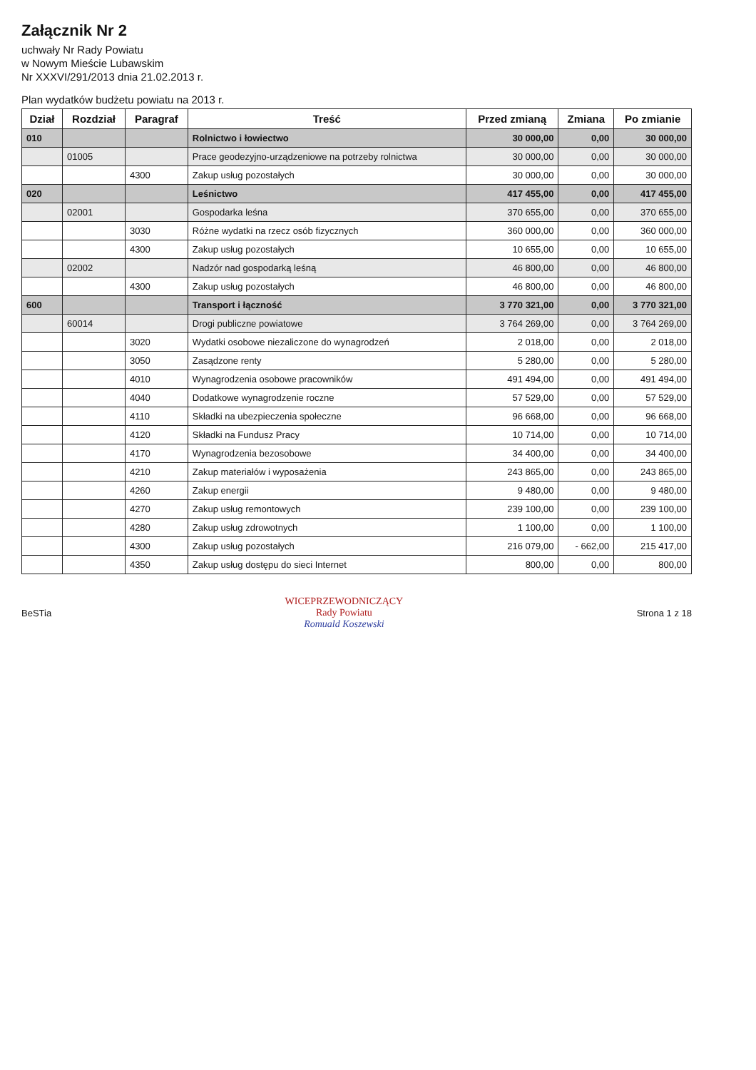Załącznik Nr 2
uchwały Nr Rady Powiatu
w Nowym Mieście Lubawskim
Nr XXXVI/291/2013 dnia 21.02.2013 r.
Plan wydatków budżetu powiatu na 2013 r.
| Dział | Rozdział | Paragraf | Treść | Przed zmianą | Zmiana | Po zmianie |
| --- | --- | --- | --- | --- | --- | --- |
| 010 | | | Rolnictwo i łowiectwo | 30 000,00 | 0,00 | 30 000,00 |
| | 01005 | | Prace geodezyjno-urządzeniowe na potrzeby rolnictwa | 30 000,00 | 0,00 | 30 000,00 |
| | | 4300 | Zakup usług pozostałych | 30 000,00 | 0,00 | 30 000,00 |
| 020 | | | Leśnictwo | 417 455,00 | 0,00 | 417 455,00 |
| | 02001 | | Gospodarka leśna | 370 655,00 | 0,00 | 370 655,00 |
| | | 3030 | Różne wydatki na rzecz osób fizycznych | 360 000,00 | 0,00 | 360 000,00 |
| | | 4300 | Zakup usług pozostałych | 10 655,00 | 0,00 | 10 655,00 |
| | 02002 | | Nadzór nad gospodarką leśną | 46 800,00 | 0,00 | 46 800,00 |
| | | 4300 | Zakup usług pozostałych | 46 800,00 | 0,00 | 46 800,00 |
| 600 | | | Transport i łączność | 3 770 321,00 | 0,00 | 3 770 321,00 |
| | 60014 | | Drogi publiczne powiatowe | 3 764 269,00 | 0,00 | 3 764 269,00 |
| | | 3020 | Wydatki osobowe niezaliczone do wynagrodzeń | 2 018,00 | 0,00 | 2 018,00 |
| | | 3050 | Zasądzone renty | 5 280,00 | 0,00 | 5 280,00 |
| | | 4010 | Wynagrodzenia osobowe pracowników | 491 494,00 | 0,00 | 491 494,00 |
| | | 4040 | Dodatkowe wynagrodzenie roczne | 57 529,00 | 0,00 | 57 529,00 |
| | | 4110 | Składki na ubezpieczenia społeczne | 96 668,00 | 0,00 | 96 668,00 |
| | | 4120 | Składki na Fundusz Pracy | 10 714,00 | 0,00 | 10 714,00 |
| | | 4170 | Wynagrodzenia bezosobowe | 34 400,00 | 0,00 | 34 400,00 |
| | | 4210 | Zakup materiałów i wyposażenia | 243 865,00 | 0,00 | 243 865,00 |
| | | 4260 | Zakup energii | 9 480,00 | 0,00 | 9 480,00 |
| | | 4270 | Zakup usług remontowych | 239 100,00 | 0,00 | 239 100,00 |
| | | 4280 | Zakup usług zdrowotnych | 1 100,00 | 0,00 | 1 100,00 |
| | | 4300 | Zakup usług pozostałych | 216 079,00 | - 662,00 | 215 417,00 |
| | | 4350 | Zakup usług dostępu do sieci Internet | 800,00 | 0,00 | 800,00 |
BeSTia
WICEPRZEWODNICZĄCY
Rady Powiatu
Romuald Koszewski
Strona 1 z 18